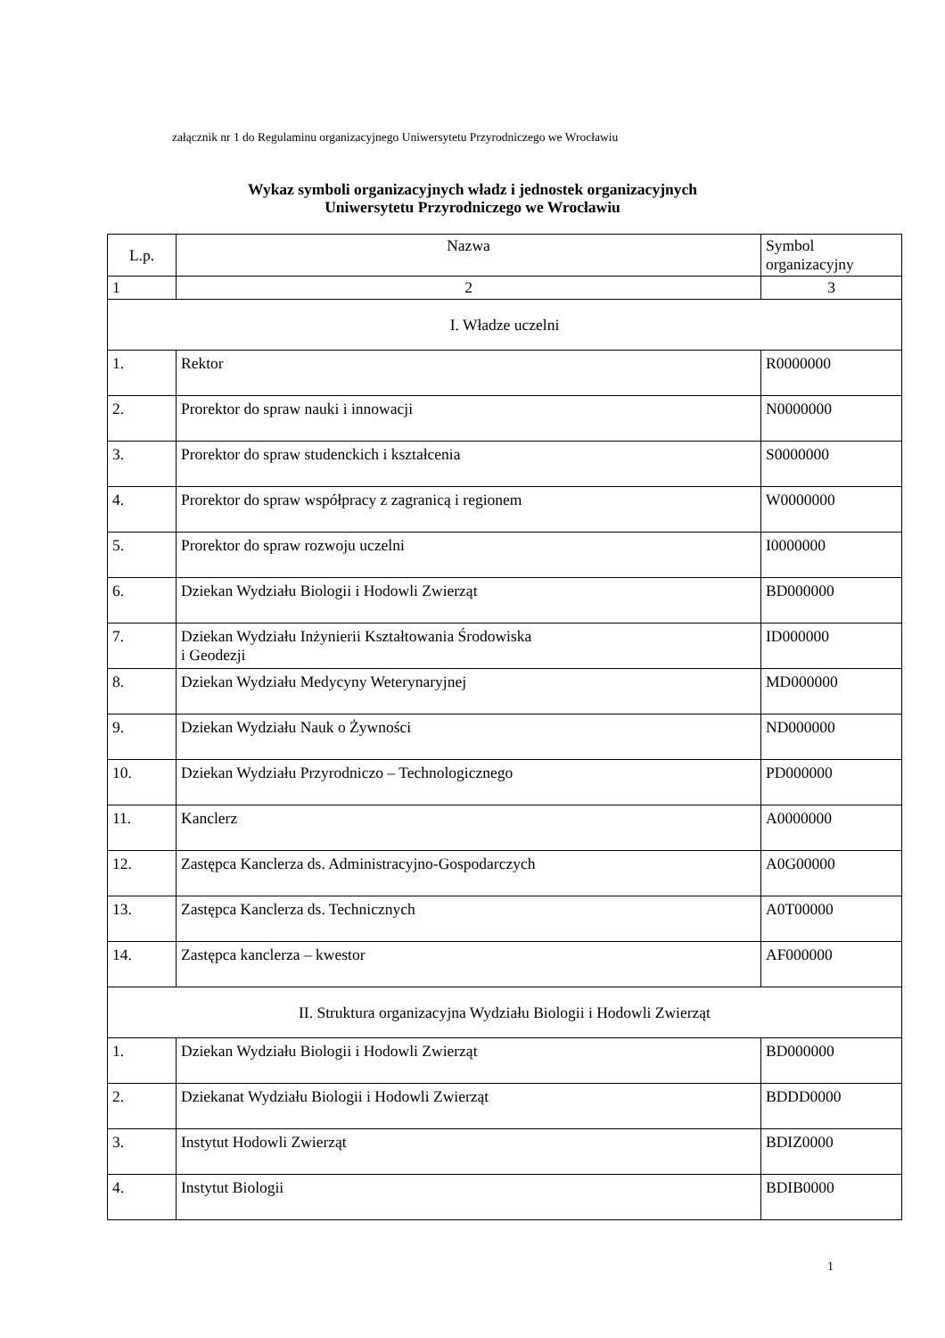załącznik nr 1 do Regulaminu organizacyjnego Uniwersytetu Przyrodniczego we Wrocławiu
Wykaz symboli organizacyjnych władz i jednostek organizacyjnych
Uniwersytetu Przyrodniczego we Wrocławiu
| L.p. | Nazwa | Symbol organizacyjny |
| --- | --- | --- |
| 1 | 2 | 3 |
| I. Władze uczelni | | |
| 1. | Rektor | R0000000 |
| 2. | Prorektor do spraw nauki i innowacji | N0000000 |
| 3. | Prorektor do spraw studenckich i kształcenia | S0000000 |
| 4. | Prorektor do spraw współpracy z zagranicą i regionem | W0000000 |
| 5. | Prorektor do spraw rozwoju uczelni | I0000000 |
| 6. | Dziekan Wydziału Biologii i Hodowli Zwierząt | BD000000 |
| 7. | Dziekan Wydziału Inżynierii Kształtowania Środowiska i Geodezji | ID000000 |
| 8. | Dziekan Wydziału Medycyny Weterynaryjnej | MD000000 |
| 9. | Dziekan Wydziału Nauk o Żywności | ND000000 |
| 10. | Dziekan Wydziału Przyrodniczo – Technologicznego | PD000000 |
| 11. | Kanclerz | A0000000 |
| 12. | Zastępca Kanclerza ds. Administracyjno-Gospodarczych | A0G00000 |
| 13. | Zastępca Kanclerza ds. Technicznych | A0T00000 |
| 14. | Zastępca kanclerza – kwestor | AF000000 |
| II. Struktura organizacyjna Wydziału Biologii i Hodowli Zwierząt | | |
| 1. | Dziekan Wydziału Biologii i Hodowli Zwierząt | BD000000 |
| 2. | Dziekanat Wydziału Biologii i Hodowli Zwierząt | BDDD0000 |
| 3. | Instytut Hodowli Zwierząt | BDIZ0000 |
| 4. | Instytut Biologii | BDIB0000 |
1